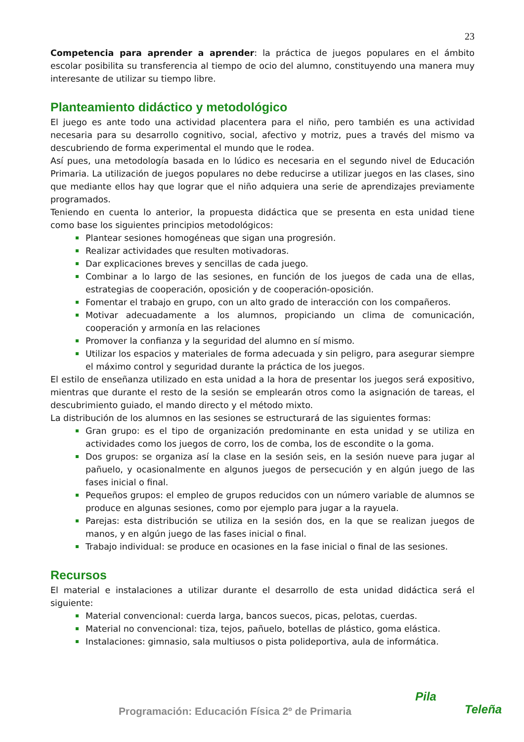23
Competencia para aprender a aprender: la práctica de juegos populares en el ámbito escolar posibilita su transferencia al tiempo de ocio del alumno, constituyendo una manera muy interesante de utilizar su tiempo libre.
Planteamiento didáctico y metodológico
El juego es ante todo una actividad placentera para el niño, pero también es una actividad necesaria para su desarrollo cognitivo, social, afectivo y motriz, pues a través del mismo va descubriendo de forma experimental el mundo que le rodea.
Así pues, una metodología basada en lo lúdico es necesaria en el segundo nivel de Educación Primaria. La utilización de juegos populares no debe reducirse a utilizar juegos en las clases, sino que mediante ellos hay que lograr que el niño adquiera una serie de aprendizajes previamente programados.
Teniendo en cuenta lo anterior, la propuesta didáctica que se presenta en esta unidad tiene como base los siguientes principios metodológicos:
Plantear sesiones homogéneas que sigan una progresión.
Realizar actividades que resulten motivadoras.
Dar explicaciones breves y sencillas de cada juego.
Combinar a lo largo de las sesiones, en función de los juegos de cada una de ellas, estrategias de cooperación, oposición y de cooperación-oposición.
Fomentar el trabajo en grupo, con un alto grado de interacción con los compañeros.
Motivar adecuadamente a los alumnos, propiciando un clima de comunicación, cooperación y armonía en las relaciones
Promover la confianza y la seguridad del alumno en sí mismo.
Utilizar los espacios y materiales de forma adecuada y sin peligro, para asegurar siempre el máximo control y seguridad durante la práctica de los juegos.
El estilo de enseñanza utilizado en esta unidad a la hora de presentar los juegos será expositivo, mientras que durante el resto de la sesión se emplearán otros como la asignación de tareas, el descubrimiento guiado, el mando directo y el método mixto.
La distribución de los alumnos en las sesiones se estructurará de las siguientes formas:
Gran grupo: es el tipo de organización predominante en esta unidad y se utiliza en actividades como los juegos de corro, los de comba, los de escondite o la goma.
Dos grupos: se organiza así la clase en la sesión seis, en la sesión nueve para jugar al pañuelo, y ocasionalmente en algunos juegos de persecución y en algún juego de las fases inicial o final.
Pequeños grupos: el empleo de grupos reducidos con un número variable de alumnos se produce en algunas sesiones, como por ejemplo para jugar a la rayuela.
Parejas: esta distribución se utiliza en la sesión dos, en la que se realizan juegos de manos, y en algún juego de las fases inicial o final.
Trabajo individual: se produce en ocasiones en la fase inicial o final de las sesiones.
Recursos
El material e instalaciones a utilizar durante el desarrollo de esta unidad didáctica será el siguiente:
Material convencional: cuerda larga, bancos suecos, picas, pelotas, cuerdas.
Material no convencional: tiza, tejos, pañuelo, botellas de plástico, goma elástica.
Instalaciones: gimnasio, sala multiusos o pista polideportiva, aula de informática.
Programación: Educación Física 2º de Primaria
Pila
Teleña